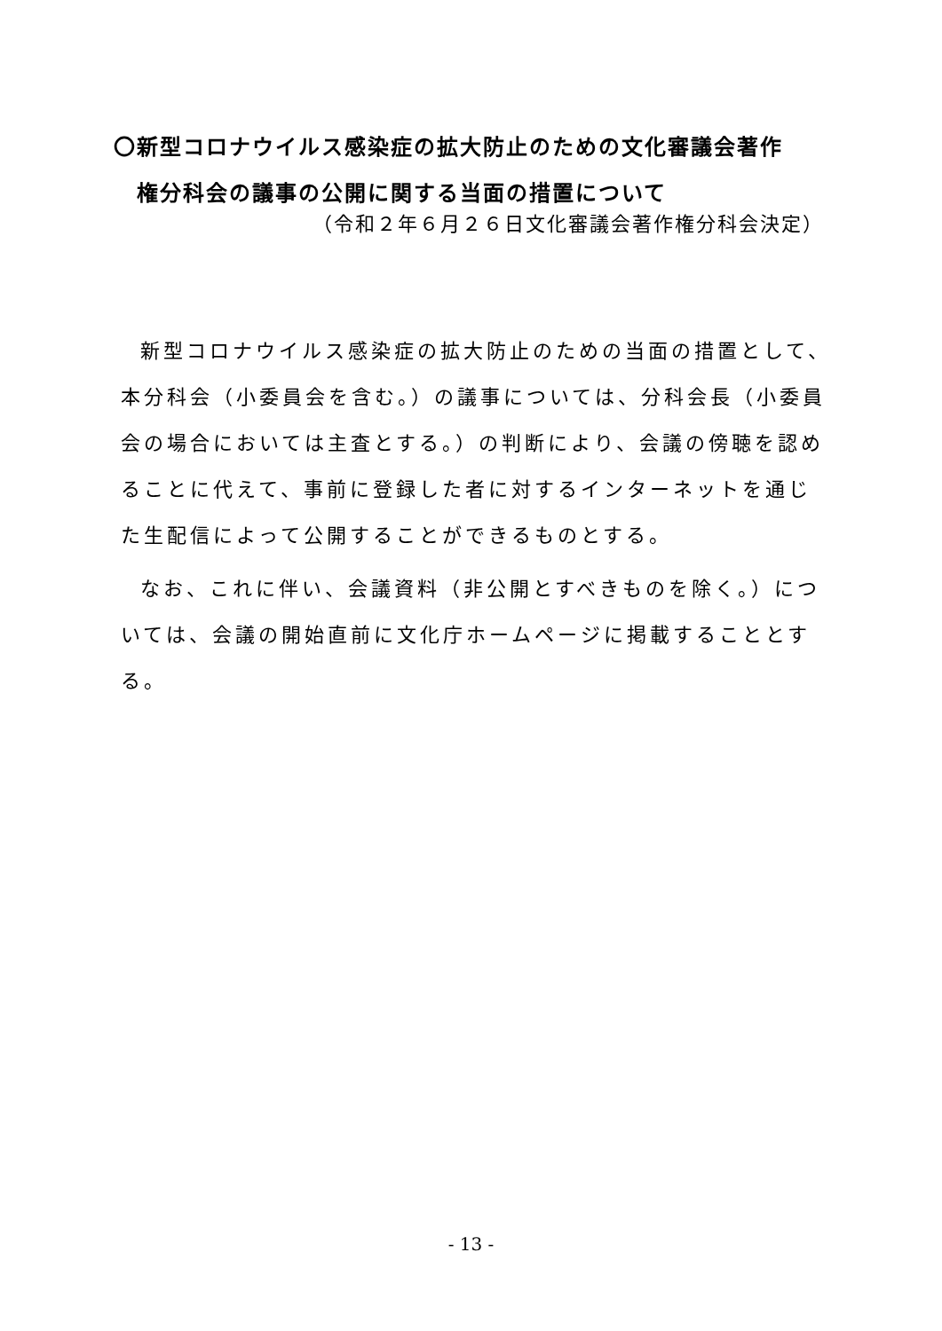〇新型コロナウイルス感染症の拡大防止のための文化審議会著作
権分科会の議事の公開に関する当面の措置について
（令和２年６月２６日文化審議会著作権分科会決定）
新型コロナウイルス感染症の拡大防止のための当面の措置として、本分科会（小委員会を含む。）の議事については、分科会長（小委員会の場合においては主査とする。）の判断により、会議の傍聴を認めることに代えて、事前に登録した者に対するインターネットを通じた生配信によって公開することができるものとする。
なお、これに伴い、会議資料（非公開とすべきものを除く。）については、会議の開始直前に文化庁ホームページに掲載することとする。
- 13 -